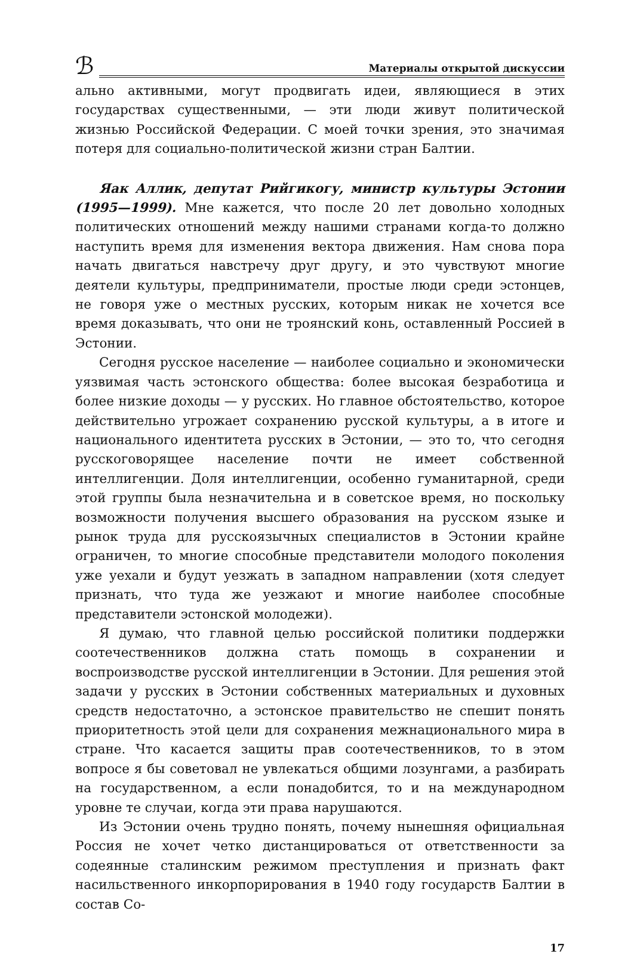ℬ
Материалы открытой дискуссии
ально активными, могут продвигать идеи, являющиеся в этих государствах существенными, — эти люди живут политической жизнью Российской Федерации. С моей точки зрения, это значимая потеря для социально-политической жизни стран Балтии.
Яак Аллик, депутат Рийгикогу, министр культуры Эстонии (1995—1999). Мне кажется, что после 20 лет довольно холодных политических отношений между нашими странами когда-то должно наступить время для изменения вектора движения. Нам снова пора начать двигаться навстречу друг другу, и это чувствуют многие деятели культуры, предприниматели, простые люди среди эстонцев, не говоря уже о местных русских, которым никак не хочется все время доказывать, что они не троянский конь, оставленный Россией в Эстонии.
Сегодня русское население — наиболее социально и экономически уязвимая часть эстонского общества: более высокая безработица и более низкие доходы — у русских. Но главное обстоятельство, которое действительно угрожает сохранению русской культуры, а в итоге и национального идентитета русских в Эстонии, — это то, что сегодня русскоговорящее население почти не имеет собственной интеллигенции. Доля интеллигенции, особенно гуманитарной, среди этой группы была незначительна и в советское время, но поскольку возможности получения высшего образования на русском языке и рынок труда для русскоязычных специалистов в Эстонии крайне ограничен, то многие способные представители молодого поколения уже уехали и будут уезжать в западном направлении (хотя следует признать, что туда же уезжают и многие наиболее способные представители эстонской молодежи).
Я думаю, что главной целью российской политики поддержки соотечественников должна стать помощь в сохранении и воспроизводстве русской интеллигенции в Эстонии. Для решения этой задачи у русских в Эстонии собственных материальных и духовных средств недостаточно, а эстонское правительство не спешит понять приоритетность этой цели для сохранения межнационального мира в стране. Что касается защиты прав соотечественников, то в этом вопросе я бы советовал не увлекаться общими лозунгами, а разбирать на государственном, а если понадобится, то и на международном уровне те случаи, когда эти права нарушаются.
Из Эстонии очень трудно понять, почему нынешняя официальная Россия не хочет четко дистанцироваться от ответственности за содеянные сталинским режимом преступления и признать факт насильственного инкорпорирования в 1940 году государств Балтии в состав Со-
17